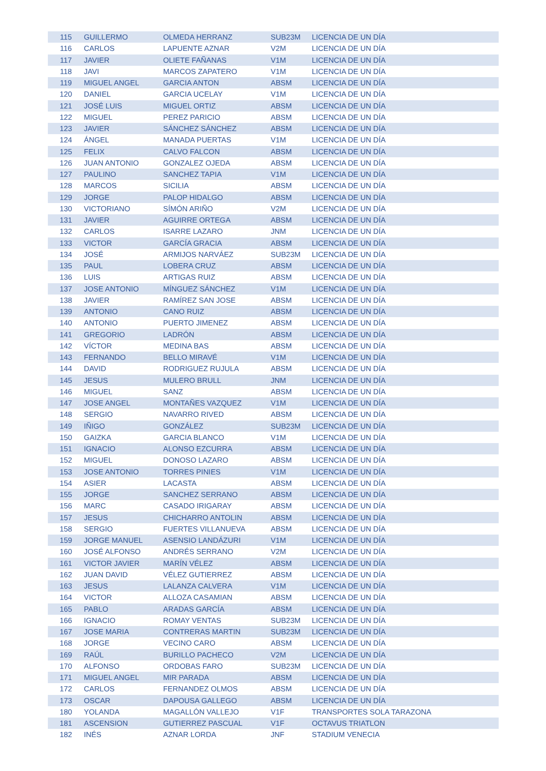| 115 | GUILLERMO | OLMEDA HERRANZ | SUB23M | LICENCIA DE UN DÍA |
| 116 | CARLOS | LAPUENTE AZNAR | V2M | LICENCIA DE UN DÍA |
| 117 | JAVIER | OLIETE FAÑANAS | V1M | LICENCIA DE UN DÍA |
| 118 | JAVI | MARCOS ZAPATERO | V1M | LICENCIA DE UN DÍA |
| 119 | MIGUEL ANGEL | GARCIA ANTON | ABSM | LICENCIA DE UN DÍA |
| 120 | DANIEL | GARCIA UCELAY | V1M | LICENCIA DE UN DÍA |
| 121 | JOSÉ LUIS | MIGUEL ORTIZ | ABSM | LICENCIA DE UN DÍA |
| 122 | MIGUEL | PEREZ PARICIO | ABSM | LICENCIA DE UN DÍA |
| 123 | JAVIER | SÁNCHEZ SÁNCHEZ | ABSM | LICENCIA DE UN DÍA |
| 124 | ÁNGEL | MANADA PUERTAS | V1M | LICENCIA DE UN DÍA |
| 125 | FELIX | CALVO FALCON | ABSM | LICENCIA DE UN DÍA |
| 126 | JUAN ANTONIO | GONZALEZ OJEDA | ABSM | LICENCIA DE UN DÍA |
| 127 | PAULINO | SANCHEZ TAPIA | V1M | LICENCIA DE UN DÍA |
| 128 | MARCOS | SICILIA | ABSM | LICENCIA DE UN DÍA |
| 129 | JORGE | PALOP HIDALGO | ABSM | LICENCIA DE UN DÍA |
| 130 | VICTORIANO | SÍMÓN ARIÑO | V2M | LICENCIA DE UN DÍA |
| 131 | JAVIER | AGUIRRE ORTEGA | ABSM | LICENCIA DE UN DÍA |
| 132 | CARLOS | ISARRE LAZARO | JNM | LICENCIA DE UN DÍA |
| 133 | VICTOR | GARCÍA GRACIA | ABSM | LICENCIA DE UN DÍA |
| 134 | JOSÉ | ARMIJOS NARVÁEZ | SUB23M | LICENCIA DE UN DÍA |
| 135 | PAUL | LOBERA CRUZ | ABSM | LICENCIA DE UN DÍA |
| 136 | LUIS | ARTIGAS RUIZ | ABSM | LICENCIA DE UN DÍA |
| 137 | JOSE ANTONIO | MÍNGUEZ SÁNCHEZ | V1M | LICENCIA DE UN DÍA |
| 138 | JAVIER | RAMÍREZ SAN JOSE | ABSM | LICENCIA DE UN DÍA |
| 139 | ANTONIO | CANO RUIZ | ABSM | LICENCIA DE UN DÍA |
| 140 | ANTONIO | PUERTO JIMENEZ | ABSM | LICENCIA DE UN DÍA |
| 141 | GREGORIO | LADRÓN | ABSM | LICENCIA DE UN DÍA |
| 142 | VÍCTOR | MEDINA BAS | ABSM | LICENCIA DE UN DÍA |
| 143 | FERNANDO | BELLO MIRAVÉ | V1M | LICENCIA DE UN DÍA |
| 144 | DAVID | RODRIGUEZ RUJULA | ABSM | LICENCIA DE UN DÍA |
| 145 | JESUS | MULERO BRULL | JNM | LICENCIA DE UN DÍA |
| 146 | MIGUEL | SANZ | ABSM | LICENCIA DE UN DÍA |
| 147 | JOSE ANGEL | MONTAÑES VAZQUEZ | V1M | LICENCIA DE UN DÍA |
| 148 | SERGIO | NAVARRO RIVED | ABSM | LICENCIA DE UN DÍA |
| 149 | IÑIGO | GONZÁLEZ | SUB23M | LICENCIA DE UN DÍA |
| 150 | GAIZKA | GARCIA BLANCO | V1M | LICENCIA DE UN DÍA |
| 151 | IGNACIO | ALONSO EZCURRA | ABSM | LICENCIA DE UN DÍA |
| 152 | MIGUEL | DONOSO LAZARO | ABSM | LICENCIA DE UN DÍA |
| 153 | JOSE ANTONIO | TORRES PINIES | V1M | LICENCIA DE UN DÍA |
| 154 | ASIER | LACASTA | ABSM | LICENCIA DE UN DÍA |
| 155 | JORGE | SANCHEZ SERRANO | ABSM | LICENCIA DE UN DÍA |
| 156 | MARC | CASADO IRIGARAY | ABSM | LICENCIA DE UN DÍA |
| 157 | JESUS | CHICHARRO ANTOLIN | ABSM | LICENCIA DE UN DÍA |
| 158 | SERGIO | FUERTES VILLANUEVA | ABSM | LICENCIA DE UN DÍA |
| 159 | JORGE MANUEL | ASENSIO LANDÁZURI | V1M | LICENCIA DE UN DÍA |
| 160 | JOSÉ ALFONSO | ANDRÉS SERRANO | V2M | LICENCIA DE UN DÍA |
| 161 | VICTOR JAVIER | MARÍN VÉLEZ | ABSM | LICENCIA DE UN DÍA |
| 162 | JUAN DAVID | VÉLEZ GUTIERREZ | ABSM | LICENCIA DE UN DÍA |
| 163 | JESUS | LALANZA CALVERA | V1M | LICENCIA DE UN DÍA |
| 164 | VICTOR | ALLOZA CASAMIAN | ABSM | LICENCIA DE UN DÍA |
| 165 | PABLO | ARADAS GARCÍA | ABSM | LICENCIA DE UN DÍA |
| 166 | IGNACIO | ROMAY VENTAS | SUB23M | LICENCIA DE UN DÍA |
| 167 | JOSE MARIA | CONTRERAS MARTIN | SUB23M | LICENCIA DE UN DÍA |
| 168 | JORGE | VECINO CARO | ABSM | LICENCIA DE UN DÍA |
| 169 | RAÚL | BURILLO PACHECO | V2M | LICENCIA DE UN DÍA |
| 170 | ALFONSO | ORDOBAS FARO | SUB23M | LICENCIA DE UN DÍA |
| 171 | MIGUEL ANGEL | MIR PARADA | ABSM | LICENCIA DE UN DÍA |
| 172 | CARLOS | FERNANDEZ OLMOS | ABSM | LICENCIA DE UN DÍA |
| 173 | OSCAR | DAPOUSA GALLEGO | ABSM | LICENCIA DE UN DÍA |
| 180 | YOLANDA | MAGALLÓN VALLEJO | V1F | TRANSPORTES SOLA TARAZONA |
| 181 | ASCENSION | GUTIERREZ PASCUAL | V1F | OCTAVUS TRIATLON |
| 182 | INÉS | AZNAR LORDA | JNF | STADIUM VENECIA |